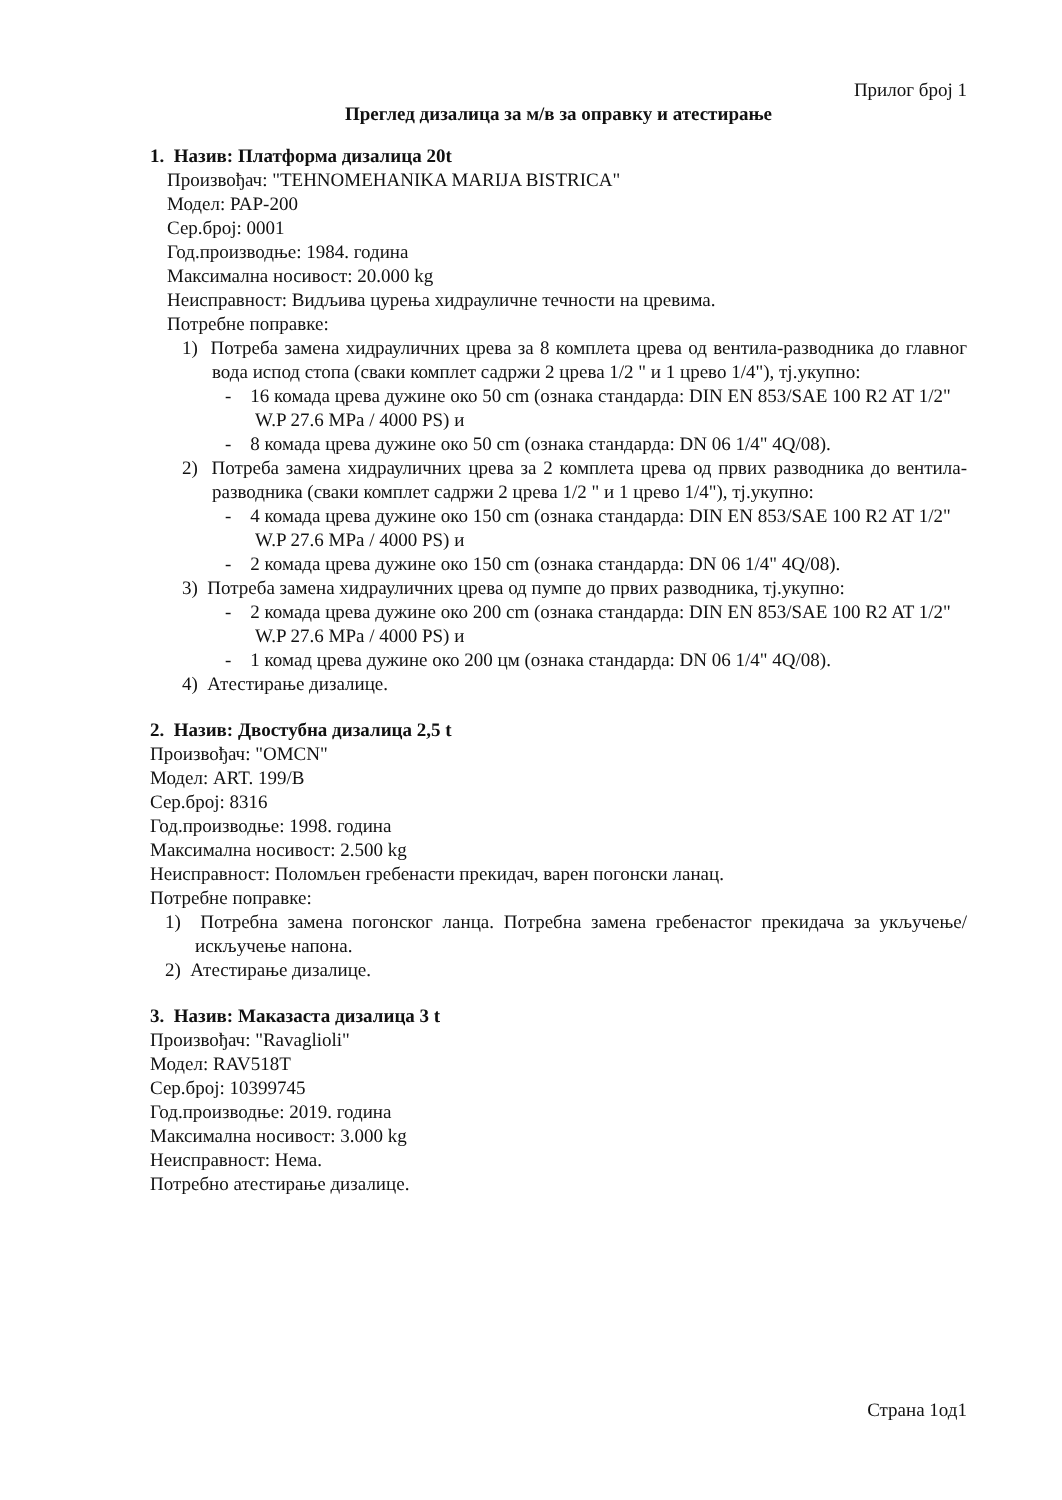Прилог број 1
Преглед дизалица за м/в за оправку и атестирање
1. Назив: Платформа дизалица 20t
Произвођач: "TEHNOMEHANIKA MARIJA BISTRICA"
Модел: PAP-200
Сер.број: 0001
Год.производње: 1984. година
Максимална носивост: 20.000 kg
Неисправност: Видљива цурења хидрауличне течности на цревима.
Потребне поправке:
1) Потреба замена хидрауличних црева за 8 комплета црева од вентила-разводника до главног вода испод стопа (сваки комплет садржи 2 црева 1/2 " и 1 црево 1/4"), тј.укупно:
- 16 комада црева дужине око 50 cm (ознака стандарда: DIN EN 853/SAE 100 R2 AT 1/2" W.P 27.6 MPa / 4000 PS) и
- 8 комада црева дужине око 50 cm (ознака стандарда: DN 06 1/4" 4Q/08).
2) Потреба замена хидрауличних црева за 2 комплета црева од првих разводника до вентила-разводника (сваки комплет садржи 2 црева 1/2 " и 1 црево 1/4"), тј.укупно:
- 4 комада црева дужине око 150 cm (ознака стандарда: DIN EN 853/SAE 100 R2 AT 1/2" W.P 27.6 MPa / 4000 PS) и
- 2 комада црева дужине око 150 cm (ознака стандарда: DN 06 1/4" 4Q/08).
3) Потреба замена хидрауличних црева од пумпе до првих разводника, тј.укупно:
- 2 комада црева дужине око 200 cm (ознака стандарда: DIN EN 853/SAE 100 R2 AT 1/2" W.P 27.6 MPa / 4000 PS) и
- 1 комад црева дужине око 200 цм (ознака стандарда: DN 06 1/4" 4Q/08).
4) Атестирање дизалице.
2. Назив: Двостубна дизалица 2,5 t
Произвођач: "OMCN"
Модел: ART. 199/B
Сер.број: 8316
Год.производње: 1998. година
Максимална носивост: 2.500 kg
Неисправност: Поломљен гребенасти прекидач, варен погонски ланац.
Потребне поправке:
1) Потребна замена погонског ланца. Потребна замена гребенастог прекидача за укључење/искључење напона.
2) Атестирање дизалице.
3. Назив: Маказаста дизалица 3 t
Произвођач: "Ravaglioli"
Модел: RAV518T
Сер.број: 10399745
Год.производње: 2019. година
Максимална носивост: 3.000 kg
Неисправност: Нема.
Потребно атестирање дизалице.
Страна 1од1